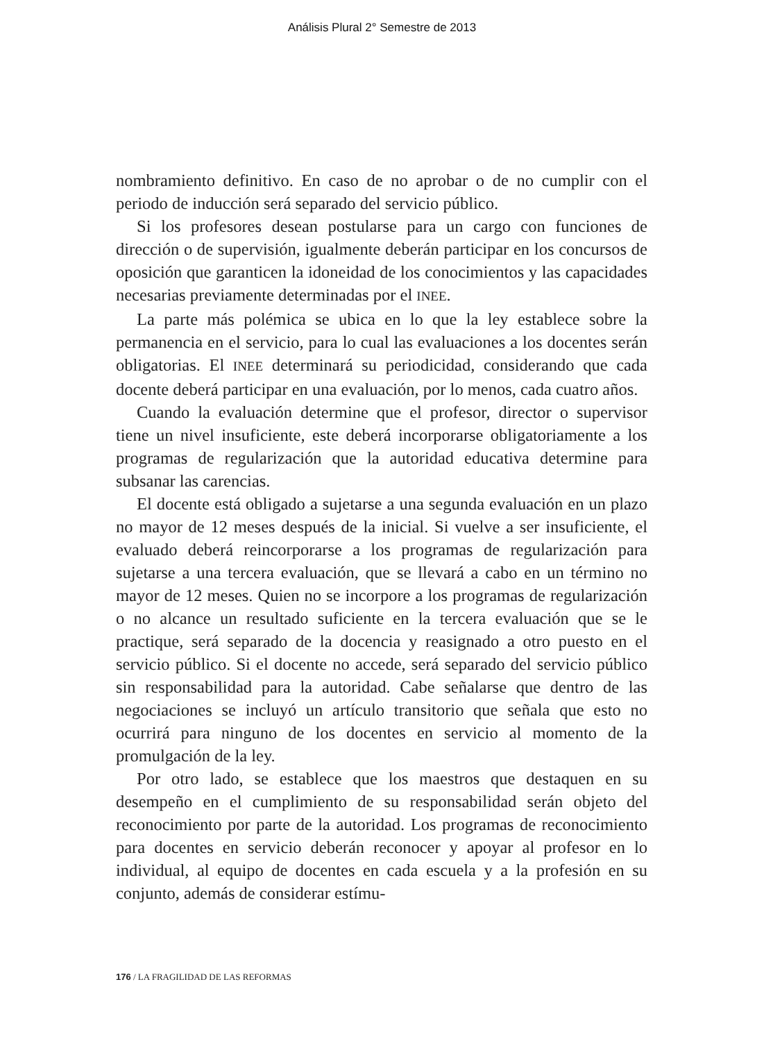Análisis Plural 2° Semestre de 2013
nombramiento definitivo. En caso de no aprobar o de no cumplir con el periodo de inducción será separado del servicio público.
Si los profesores desean postularse para un cargo con funciones de dirección o de supervisión, igualmente deberán participar en los concursos de oposición que garanticen la idoneidad de los conocimientos y las capacidades necesarias previamente determinadas por el INEE.
La parte más polémica se ubica en lo que la ley establece sobre la permanencia en el servicio, para lo cual las evaluaciones a los docentes serán obligatorias. El INEE determinará su periodicidad, considerando que cada docente deberá participar en una evaluación, por lo menos, cada cuatro años.
Cuando la evaluación determine que el profesor, director o supervisor tiene un nivel insuficiente, este deberá incorporarse obligatoriamente a los programas de regularización que la autoridad educativa determine para subsanar las carencias.
El docente está obligado a sujetarse a una segunda evaluación en un plazo no mayor de 12 meses después de la inicial. Si vuelve a ser insuficiente, el evaluado deberá reincorporarse a los programas de regularización para sujetarse a una tercera evaluación, que se llevará a cabo en un término no mayor de 12 meses. Quien no se incorpore a los programas de regularización o no alcance un resultado suficiente en la tercera evaluación que se le practique, será separado de la docencia y reasignado a otro puesto en el servicio público. Si el docente no accede, será separado del servicio público sin responsabilidad para la autoridad. Cabe señalarse que dentro de las negociaciones se incluyó un artículo transitorio que señala que esto no ocurrirá para ninguno de los docentes en servicio al momento de la promulgación de la ley.
Por otro lado, se establece que los maestros que destaquen en su desempeño en el cumplimiento de su responsabilidad serán objeto del reconocimiento por parte de la autoridad. Los programas de reconocimiento para docentes en servicio deberán reconocer y apoyar al profesor en lo individual, al equipo de docentes en cada escuela y a la profesión en su conjunto, además de considerar estímu-
176 / LA FRAGILIDAD DE LAS REFORMAS